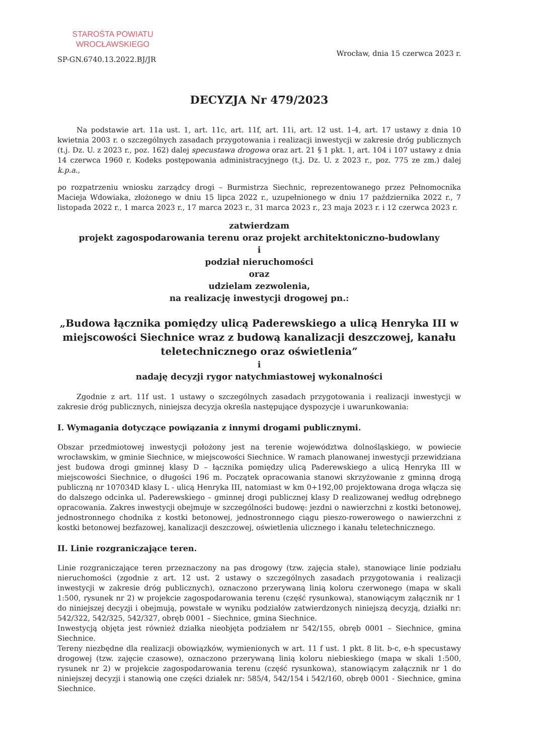STAROŚTA POWIATU
WROCŁAWSKIEGO
SP-GN.6740.13.2022.BJ/JR
Wrocław, dnia 15 czerwca 2023 r.
DECYZJA Nr 479/2023
Na podstawie art. 11a ust. 1, art. 11c, art. 11f, art. 11i, art. 12 ust. 1-4, art. 17 ustawy z dnia 10 kwietnia 2003 r. o szczególnych zasadach przygotowania i realizacji inwestycji w zakresie dróg publicznych (t.j. Dz. U. z 2023 r., poz. 162) dalej specustawa drogowa oraz art. 21 § 1 pkt. 1, art. 104 i 107 ustawy z dnia 14 czerwca 1960 r. Kodeks postępowania administracyjnego (t.j. Dz. U. z 2023 r., poz. 775 ze zm.) dalej k.p.a.,
po rozpatrzeniu wniosku zarządcy drogi – Burmistrza Siechnic, reprezentowanego przez Pełnomocnika Macieja Wdowiaka, złożonego w dniu 15 lipca 2022 r., uzupełnionego w dniu 17 października 2022 r., 7 listopada 2022 r., 1 marca 2023 r., 17 marca 2023 r., 31 marca 2023 r., 23 maja 2023 r. i 12 czerwca 2023 r.
zatwierdzam
projekt zagospodarowania terenu oraz projekt architektoniczno-budowlany
i
podział nieruchomości
oraz
udzielam zezwolenia,
na realizację inwestycji drogowej pn.:
„Budowa łącznika pomiędzy ulicą Paderewskiego a ulicą Henryka III w miejscowości Siechnice wraz z budową kanalizacji deszczowej, kanału teletechnicznego oraz oświetlenia”
i
nadaję decyzji rygor natychmiastowej wykonalności
Zgodnie z art. 11f ust. 1 ustawy o szczególnych zasadach przygotowania i realizacji inwestycji w zakresie dróg publicznych, niniejsza decyzja określa następujące dyspozycje i uwarunkowania:
I. Wymagania dotyczące powiązania z innymi drogami publicznymi.
Obszar przedmiotowej inwestycji położony jest na terenie województwa dolnośląskiego, w powiecie wrocławskim, w gminie Siechnice, w miejscowości Siechnice. W ramach planowanej inwestycji przewidziana jest budowa drogi gminnej klasy D – łącznika pomiędzy ulicą Paderewskiego a ulicą Henryka III w miejscowości Siechnice, o długości 196 m. Początek opracowania stanowi skrzyżowanie z gminną drogą publiczną nr 107034D klasy L - ulicą Henryka III, natomiast w km 0+192,00 projektowana droga włącza się do dalszego odcinka ul. Paderewskiego – gminnej drogi publicznej klasy D realizowanej według odrębnego opracowania. Zakres inwestycji obejmuje w szczególności budowę: jezdni o nawierzchni z kostki betonowej, jednostronnego chodnika z kostki betonowej, jednostronnego ciągu pieszo-rowerowego o nawierzchni z kostki betonowej bezfazowej, kanalizacji deszczowej, oświetlenia ulicznego i kanału teletechnicznego.
II. Linie rozgraniczające teren.
Linie rozgraniczające teren przeznaczony na pas drogowy (tzw. zajęcia stałe), stanowiące linie podziału nieruchomości (zgodnie z art. 12 ust. 2 ustawy o szczególnych zasadach przygotowania i realizacji inwestycji w zakresie dróg publicznych), oznaczono przerywaną linią koloru czerwonego (mapa w skali 1:500, rysunek nr 2) w projekcie zagospodarowania terenu (część rysunkowa), stanowiącym załącznik nr 1 do niniejszej decyzji i obejmują, powstałe w wyniku podziałów zatwierdzonych niniejszą decyzją, działki nr: 542/322, 542/325, 542/327, obręb 0001 – Siechnice, gmina Siechnice.
Inwestycją objęta jest również działka nieobjęta podziałem nr 542/155, obręb 0001 – Siechnice, gmina Siechnice.
Tereny niezbędne dla realizacji obowiązków, wymienionych w art. 11 f ust. 1 pkt. 8 lit. b-c, e-h specustawy drogowej (tzw. zajęcie czasowe), oznaczono przerywaną linią koloru niebieskiego (mapa w skali 1:500, rysunek nr 2) w projekcie zagospodarowania terenu (część rysunkowa), stanowiącym załącznik nr 1 do niniejszej decyzji i stanowią one części działek nr: 585/4, 542/154 i 542/160, obręb 0001 - Siechnice, gmina Siechnice.